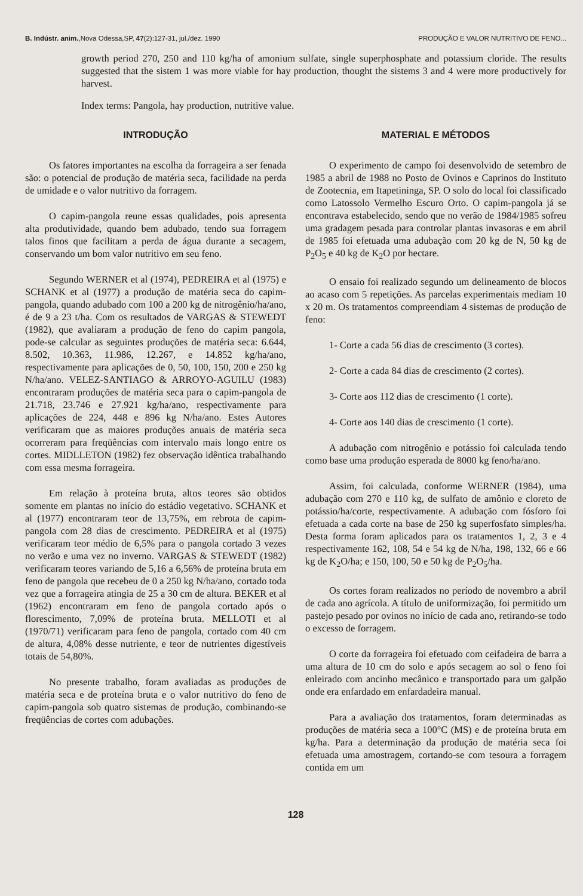B. Indústr. anim.,Nova Odessa,SP, 47(2):127-31, jul./dez. 1990 PRODUÇÃO E VALOR NUTRITIVO DE FENO...
growth period 270, 250 and 110 kg/ha of amonium sulfate, single superphosphate and potassium cloride. The results suggested that the sistem 1 was more viable for hay production, thought the sistems 3 and 4 were more productively for harvest.
Index terms: Pangola, hay production, nutritive value.
INTRODUÇÃO
Os fatores importantes na escolha da forrageira a ser fenada são: o potencial de produção de matéria seca, facilidade na perda de umidade e o valor nutritivo da forragem.
O capim-pangola reune essas qualidades, pois apresenta alta produtividade, quando bem adubado, tendo sua forragem talos finos que facilitam a perda de água durante a secagem, conservando um bom valor nutritivo em seu feno.
Segundo WERNER et al (1974), PEDREIRA et al (1975) e SCHANK et al (1977) a produção de matéria seca do capim-pangola, quando adubado com 100 a 200 kg de nitrogênio/ha/ano, é de 9 a 23 t/ha. Com os resultados de VARGAS & STEWEDT (1982), que avaliaram a produção de feno do capim pangola, pode-se calcular as seguintes produções de matéria seca: 6.644, 8.502, 10.363, 11.986, 12.267, e 14.852 kg/ha/ano, respectivamente para aplicações de 0, 50, 100, 150, 200 e 250 kg N/ha/ano. VELEZ-SANTIAGO & ARROYO-AGUILU (1983) encontraram produções de matéria seca para o capim-pangola de 21.718, 23.746 e 27.921 kg/ha/ano, respectivamente para aplicações de 224, 448 e 896 kg N/ha/ano. Estes Autores verificaram que as maiores produções anuais de matéria seca ocorreram para freqüências com intervalo mais longo entre os cortes. MIDLLETON (1982) fez observação idêntica trabalhando com essa mesma forrageira.
Em relação à proteína bruta, altos teores são obtidos somente em plantas no início do estádio vegetativo. SCHANK et al (1977) encontraram teor de 13,75%, em rebrota de capim-pangola com 28 dias de crescimento. PEDREIRA et al (1975) verificaram teor médio de 6,5% para o pangola cortado 3 vezes no verão e uma vez no inverno. VARGAS & STEWEDT (1982) verificaram teores variando de 5,16 a 6,56% de proteína bruta em feno de pangola que recebeu de 0 a 250 kg N/ha/ano, cortado toda vez que a forrageira atingia de 25 a 30 cm de altura. BEKER et al (1962) encontraram em feno de pangola cortado após o florescimento, 7,09% de proteína bruta. MELLOTI et al (1970/71) verificaram para feno de pangola, cortado com 40 cm de altura, 4,08% desse nutriente, e teor de nutrientes digestíveis totais de 54,80%.
No presente trabalho, foram avaliadas as produções de matéria seca e de proteína bruta e o valor nutritivo do feno de capim-pangola sob quatro sistemas de produção, combinando-se freqüências de cortes com adubações.
MATERIAL E MÉTODOS
O experimento de campo foi desenvolvido de setembro de 1985 a abril de 1988 no Posto de Ovinos e Caprinos do Instituto de Zootecnia, em Itapetininga, SP. O solo do local foi classificado como Latossolo Vermelho Escuro Orto. O capim-pangola já se encontrava estabelecido, sendo que no verão de 1984/1985 sofreu uma gradagem pesada para controlar plantas invasoras e em abril de 1985 foi efetuada uma adubação com 20 kg de N, 50 kg de P<sub>2</sub>O<sub>5</sub> e 40 kg de K<sub>2</sub>O por hectare.
O ensaio foi realizado segundo um delineamento de blocos ao acaso com 5 repetições. As parcelas experimentais mediam 10 x 20 m. Os tratamentos compreendiam 4 sistemas de produção de feno:
1- Corte a cada 56 dias de crescimento (3 cortes).
2- Corte a cada 84 dias de crescimento (2 cortes).
3- Corte aos 112 dias de crescimento (1 corte).
4- Corte aos 140 dias de crescimento (1 corte).
A adubação com nitrogênio e potássio foi calculada tendo como base uma produção esperada de 8000 kg feno/ha/ano.
Assim, foi calculada, conforme WERNER (1984), uma adubação com 270 e 110 kg, de sulfato de amônio e cloreto de potássio/ha/corte, respectivamente. A adubação com fósforo foi efetuada a cada corte na base de 250 kg superfosfato simples/ha. Desta forma foram aplicados para os tratamentos 1, 2, 3 e 4 respectivamente 162, 108, 54 e 54 kg de N/ha, 198, 132, 66 e 66 kg de K<sub>2</sub>O/ha; e 150, 100, 50 e 50 kg de P<sub>2</sub>O<sub>5</sub>/ha.
Os cortes foram realizados no período de novembro a abril de cada ano agrícola. A título de uniformização, foi permitido um pastejo pesado por ovinos no início de cada ano, retirando-se todo o excesso de forragem.
O corte da forrageira foi efetuado com ceifadeira de barra a uma altura de 10 cm do solo e após secagem ao sol o feno foi enleirado com ancinho mecânico e transportado para um galpão onde era enfardado em enfardadeira manual.
Para a avaliação dos tratamentos, foram determinadas as produções de matéria seca a 100°C (MS) e de proteína bruta em kg/ha. Para a determinação da produção de matéria seca foi efetuada uma amostragem, cortando-se com tesoura a forragem contida em um
128